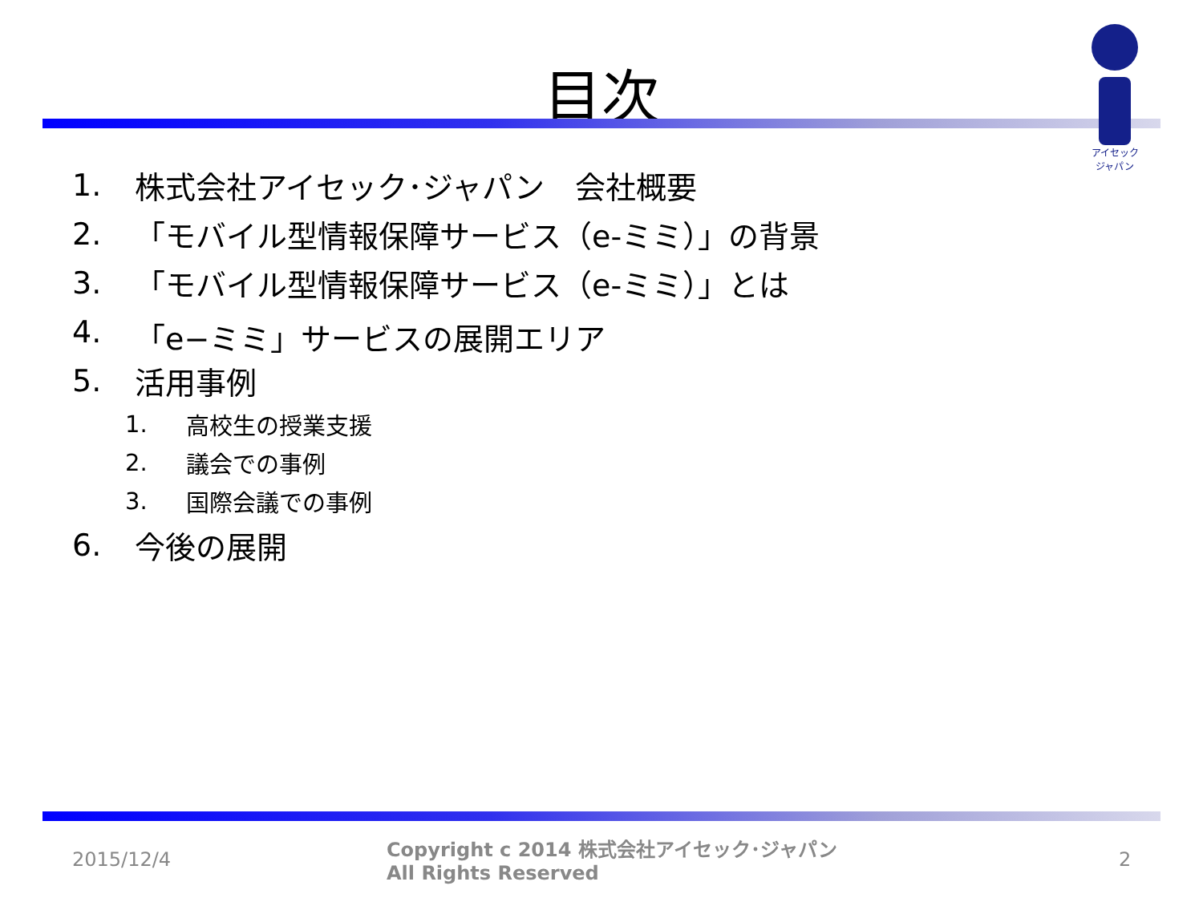目次
アイセック
ジャパン
1. 株式会社アイセック･ジャパン　会社概要
2. 「モバイル型情報保障サービス（e-ミミ）」の背景
3. 「モバイル型情報保障サービス（e-ミミ）」とは
4. 「e−ミミ」サービスの展開エリア
5. 活用事例
1. 高校生の授業支援
2. 議会での事例
3. 国際会議での事例
6. 今後の展開
2015/12/4
Copyright c 2014 株式会社アイセック･ジャパン
All Rights Reserved
2